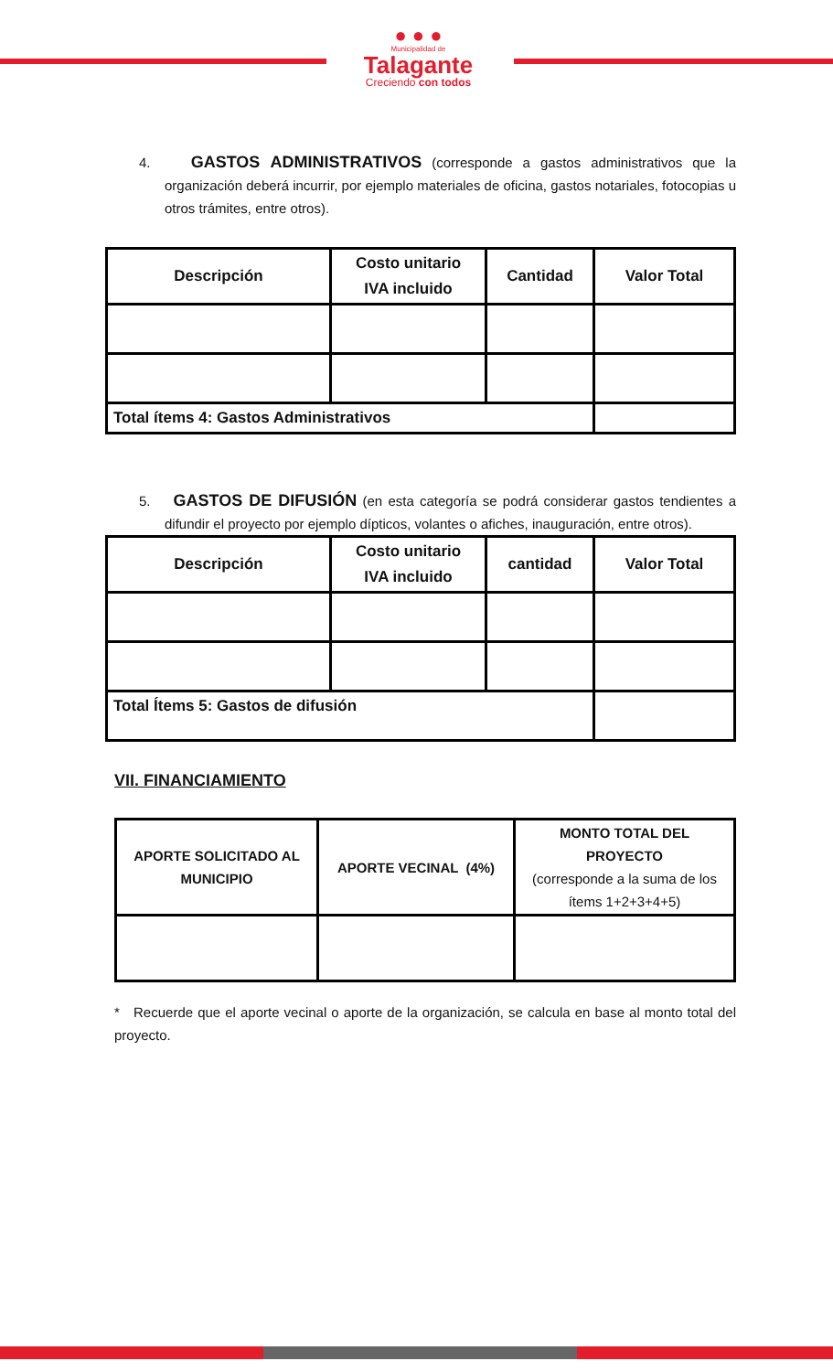● ● ●
Municipalidad de
Talagante
Creciendo con todos
4. GASTOS ADMINISTRATIVOS (corresponde a gastos administrativos que la organización deberá incurrir, por ejemplo materiales de oficina, gastos notariales, fotocopias u otros trámites, entre otros).
| Descripción | Costo unitario IVA incluido | Cantidad | Valor Total |
| --- | --- | --- | --- |
| Total ítems 4: Gastos Administrativos | | | |
5. GASTOS DE DIFUSIÓN (en esta categoría se podrá considerar gastos tendientes a difundir el proyecto por ejemplo dípticos, volantes o afiches, inauguración, entre otros).
| Descripción | Costo unitario IVA incluido | cantidad | Valor Total |
| --- | --- | --- | --- |
| Total Ítems 5: Gastos de difusión | | | |
VII. FINANCIAMIENTO
| APORTE SOLICITADO AL MUNICIPIO | APORTE VECINAL (4%) | MONTO TOTAL DEL PROYECTO (corresponde a la suma de los ítems 1+2+3+4+5) |
| --- | --- | --- |
* Recuerde que el aporte vecinal o aporte de la organización, se calcula en base al monto total del proyecto.